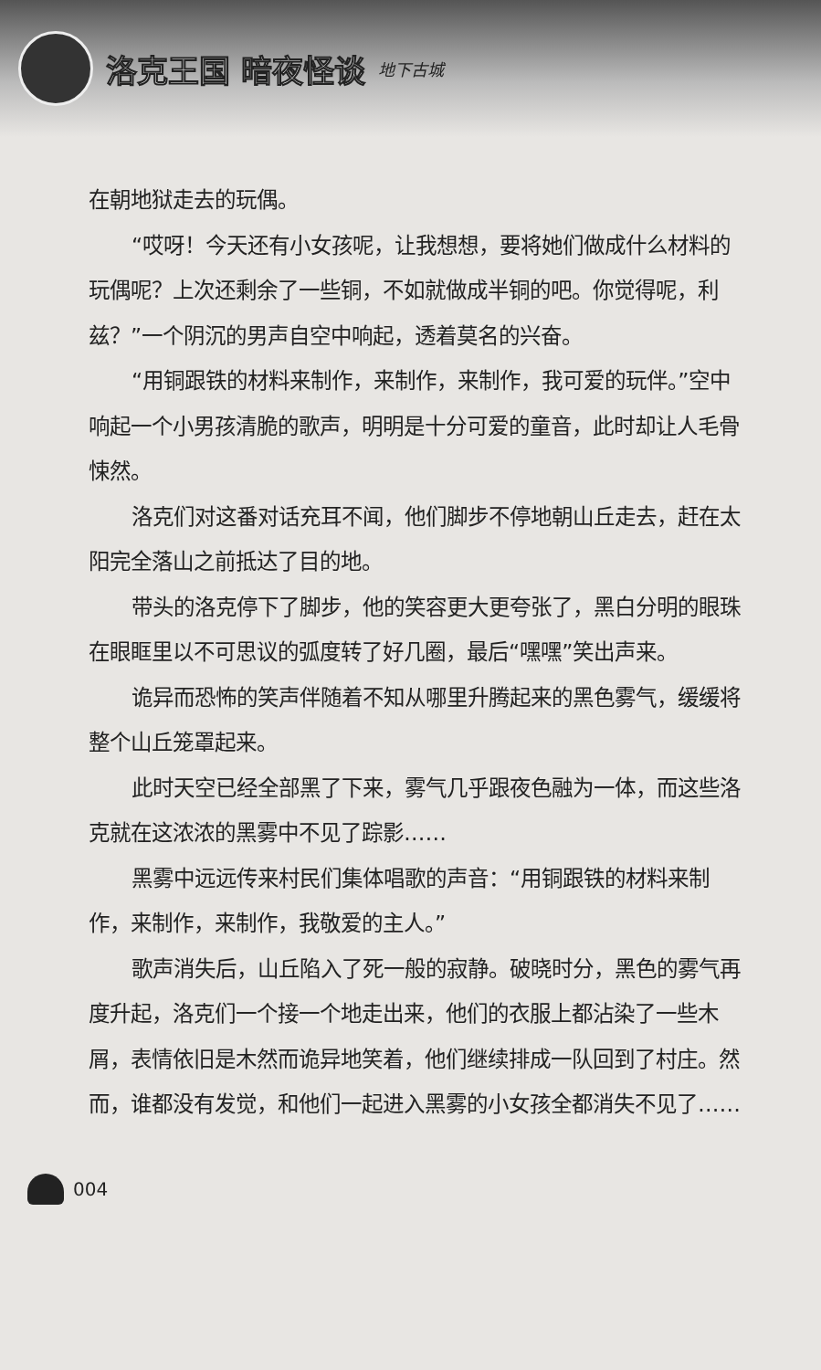洛克王国 暗夜怪谈 地下古城
在朝地狱走去的玩偶。
“哎呀！今天还有小女孩呢，让我想想，要将她们做成什么材料的玩偶呢？上次还剩余了一些铜，不如就做成半铜的吧。你觉得呢，利兹？”一个阴沉的男声自空中响起，透着莫名的兴奋。
“用铜跟铁的材料来制作，来制作，来制作，我可爱的玩伴。”空中响起一个小男孩清脆的歌声，明明是十分可爱的童音，此时却让人毛骨悚然。
洛克们对这番对话充耳不闻，他们脚步不停地朝山丘走去，赶在太阳完全落山之前抵达了目的地。
带头的洛克停下了脚步，他的笑容更大更夸张了，黑白分明的眼珠在眼眶里以不可思议的弧度转了好几圈，最后“嘿嘿”笑出声来。
诡异而恐怖的笑声伴随着不知从哪里升腾起来的黑色雾气，缓缓将整个山丘笼罩起来。
此时天空已经全部黑了下来，雾气几乎跟夜色融为一体，而这些洛克就在这浓浓的黑雾中不见了踪影……
黑雾中远远传来村民们集体唱歌的声音：“用铜跟铁的材料来制作，来制作，来制作，我敬爱的主人。”
歌声消失后，山丘陷入了死一般的寂静。破晓时分，黑色的雾气再度升起，洛克们一个接一个地走出来，他们的衣服上都沾染了一些木屑，表情依旧是木然而诡异地笑着，他们继续排成一队回到了村庄。然而，谁都没有发觉，和他们一起进入黑雾的小女孩全都消失不见了……
004